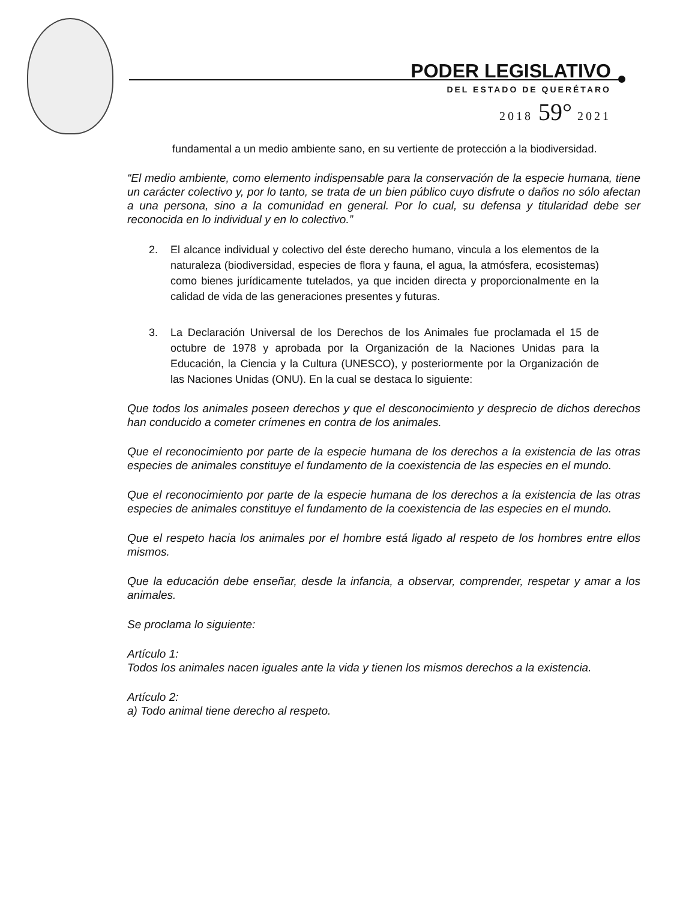PODER LEGISLATIVO
DEL ESTADO DE QUERÉTARO
2018 59° 2021
fundamental a un medio ambiente sano, en su vertiente de protección a la biodiversidad.
“El medio ambiente, como elemento indispensable para la conservación de la especie humana, tiene un carácter colectivo y, por lo tanto, se trata de un bien público cuyo disfrute o daños no sólo afectan a una persona, sino a la comunidad en general. Por lo cual, su defensa y titularidad debe ser reconocida en lo individual y en lo colectivo.”
2. El alcance individual y colectivo del éste derecho humano, vincula a los elementos de la naturaleza (biodiversidad, especies de flora y fauna, el agua, la atmósfera, ecosistemas) como bienes jurídicamente tutelados, ya que inciden directa y proporcionalmente en la calidad de vida de las generaciones presentes y futuras.
3. La Declaración Universal de los Derechos de los Animales fue proclamada el 15 de octubre de 1978 y aprobada por la Organización de la Naciones Unidas para la Educación, la Ciencia y la Cultura (UNESCO), y posteriormente por la Organización de las Naciones Unidas (ONU). En la cual se destaca lo siguiente:
Que todos los animales poseen derechos y que el desconocimiento y desprecio de dichos derechos han conducido a cometer crímenes en contra de los animales.
Que el reconocimiento por parte de la especie humana de los derechos a la existencia de las otras especies de animales constituye el fundamento de la coexistencia de las especies en el mundo.
Que el reconocimiento por parte de la especie humana de los derechos a la existencia de las otras especies de animales constituye el fundamento de la coexistencia de las especies en el mundo.
Que el respeto hacia los animales por el hombre está ligado al respeto de los hombres entre ellos mismos.
Que la educación debe enseñar, desde la infancia, a observar, comprender, respetar y amar a los animales.
Se proclama lo siguiente:
Artículo 1:
Todos los animales nacen iguales ante la vida y tienen los mismos derechos a la existencia.
Artículo 2:
a) Todo animal tiene derecho al respeto.